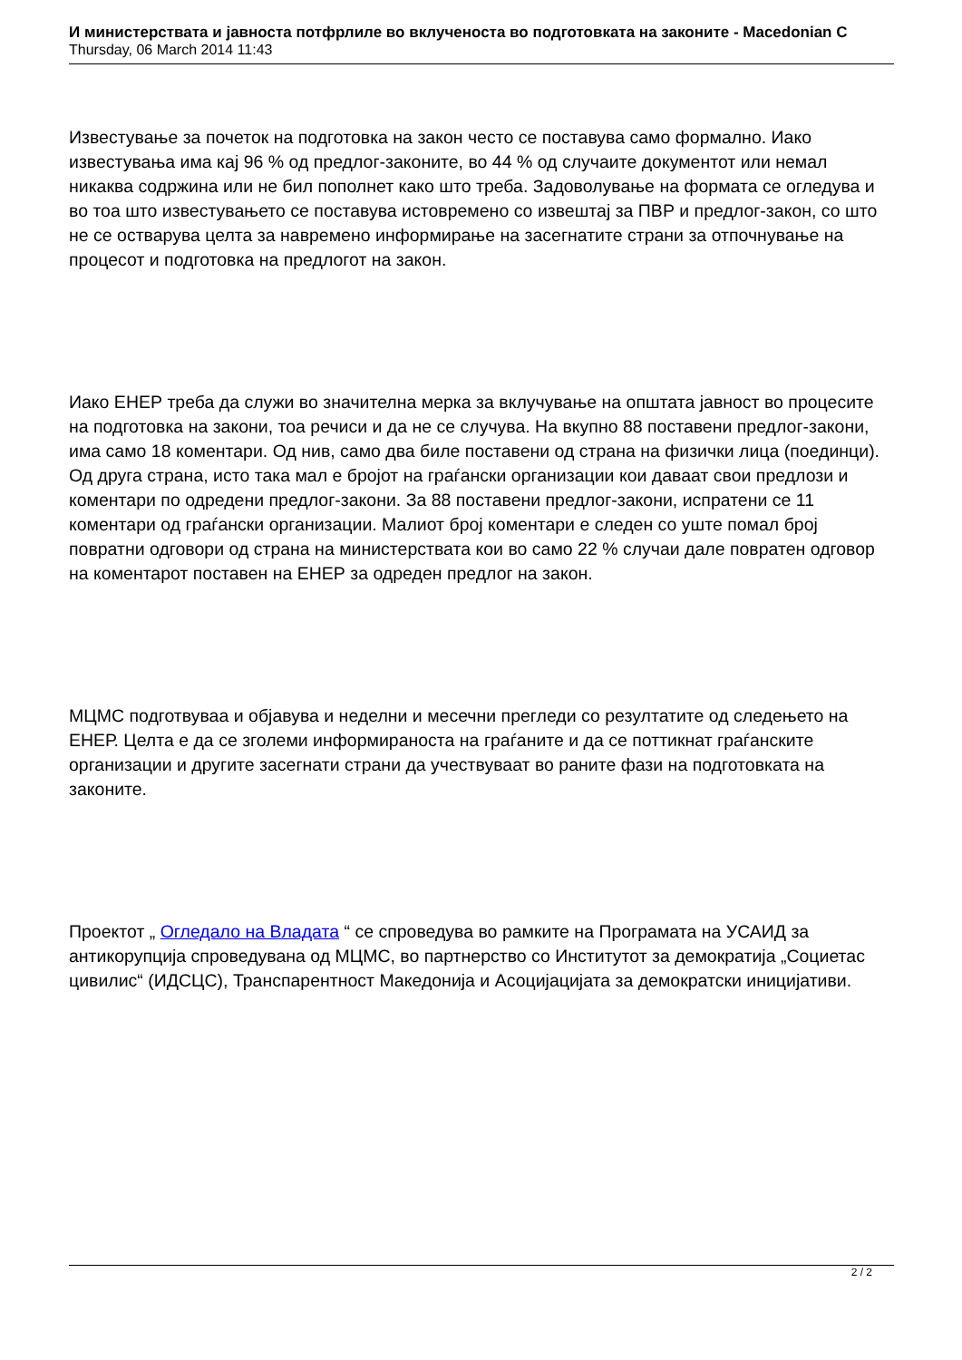И министерствата и јавноста потфрлиле во вклученоста во подготовката на законите - Macedonian C
Thursday, 06 March 2014 11:43
Известување за почеток на подготовка на закон често се поставува само формално. Иако известувања има кај 96 % од предлог-законите, во 44 % од случаите документот или немал никаква содржина или не бил пополнет како што треба. Задоволување на формата се огледува и во тоа што известувањето се поставува истовремено со извештај за ПВР и предлог-закон, со што не се остварува целта за навремено информирање на засегнатите страни за отпочнување на процесот и подготовка на предлогот на закон.
Иако ЕНЕР треба да служи во значителна мерка за вклучување на општата јавност во процесите на подготовка на закони, тоа речиси и да не се случува. На вкупно 88 поставени предлог-закони, има само 18 коментари. Од нив, само два биле поставени од страна на физички лица (поединци). Од друга страна, исто така мал е бројот на граѓански организации кои даваат свои предлози и коментари по одредени предлог-закони. За 88 поставени предлог-закони, испратени се 11 коментари од граѓански организации. Малиот број коментари е следен со уште помал број повратни одговори од страна на министерствата кои во само 22 % случаи дале повратен одговор на коментарот поставен на ЕНЕР за одреден предлог на закон.
МЦМС подготвуваа и објавува и неделни и месечни прегледи со резултатите од следењето на ЕНЕР. Целта е да се зголеми информираноста на граѓаните и да се поттикнат граѓанските организации и другите засегнати страни да учествуваат во раните фази на подготовката на законите.
Проектот „ Огледало на Владата “ се спроведува во рамките на Програмата на УСАИД за антикорупција спроведувана од МЦМС, во партнерство со Институтот за демократија „Социетас цивилис“ (ИДСЦС), Транспарентност Македонија и Асоцијацијата за демократски иницијативи.
2 / 2